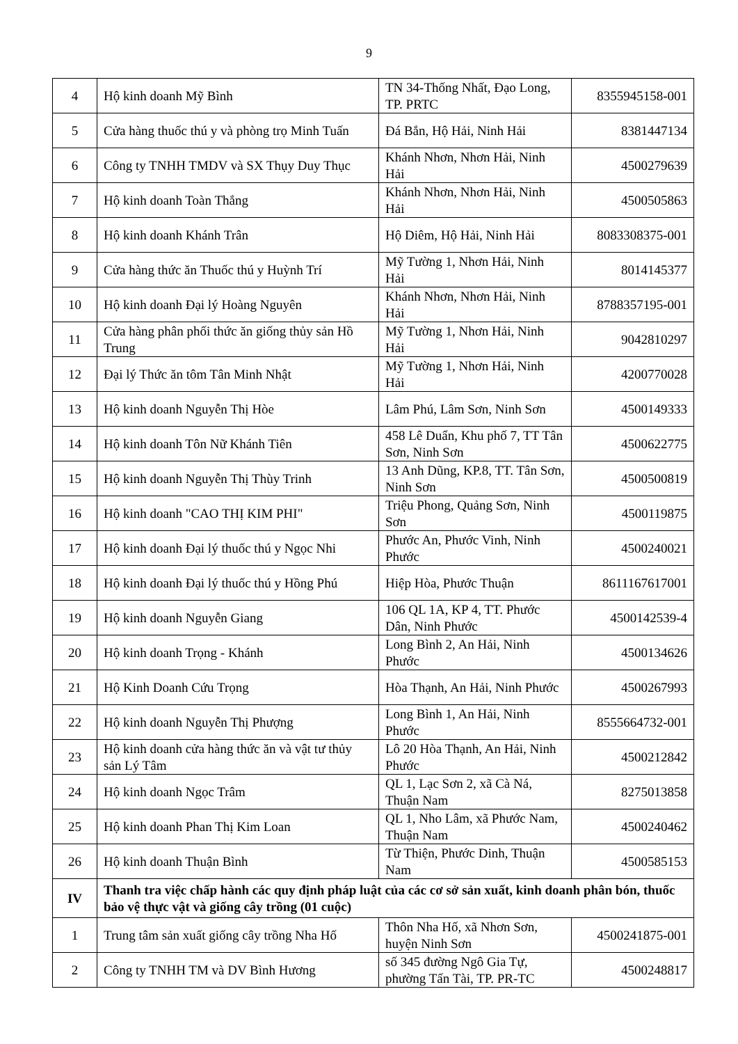9
| 4 | Hộ kinh doanh Mỹ Bình | TN 34-Thống Nhất, Đạo Long, TP. PRTC | 8355945158-001 |
| 5 | Cửa hàng thuốc thú y và phòng trọ Minh Tuấn | Đá Bắn, Hộ Hải, Ninh Hải | 8381447134 |
| 6 | Công ty TNHH TMDV và SX Thụy Duy Thục | Khánh Nhơn, Nhơn Hải, Ninh Hải | 4500279639 |
| 7 | Hộ kinh doanh Toàn Thắng | Khánh Nhơn, Nhơn Hải, Ninh Hải | 4500505863 |
| 8 | Hộ kinh doanh Khánh Trân | Hộ Diêm, Hộ Hải, Ninh Hải | 8083308375-001 |
| 9 | Cửa hàng thức ăn Thuốc thú y Huỳnh Trí | Mỹ Tường 1, Nhơn Hải, Ninh Hải | 8014145377 |
| 10 | Hộ kinh doanh Đại lý Hoàng Nguyên | Khánh Nhơn, Nhơn Hải, Ninh Hải | 8788357195-001 |
| 11 | Cửa hàng phân phối thức ăn giống thủy sản Hồ Trung | Mỹ Tường 1, Nhơn Hải, Ninh Hải | 9042810297 |
| 12 | Đại lý Thức ăn tôm Tân Minh Nhật | Mỹ Tường 1, Nhơn Hải, Ninh Hải | 4200770028 |
| 13 | Hộ kinh doanh Nguyễn Thị Hòe | Lâm Phú, Lâm Sơn, Ninh Sơn | 4500149333 |
| 14 | Hộ kinh doanh Tôn Nữ Khánh Tiên | 458 Lê Duẩn, Khu phố 7, TT Tân Sơn, Ninh Sơn | 4500622775 |
| 15 | Hộ kinh doanh Nguyễn Thị Thùy Trinh | 13 Anh Dũng, KP.8, TT. Tân Sơn, Ninh Sơn | 4500500819 |
| 16 | Hộ kinh doanh "CAO THỊ KIM PHI" | Triệu Phong, Quảng Sơn, Ninh Sơn | 4500119875 |
| 17 | Hộ kinh doanh Đại lý thuốc thú y Ngọc Nhi | Phước An, Phước Vinh, Ninh Phước | 4500240021 |
| 18 | Hộ kinh doanh Đại lý thuốc thú y Hồng Phú | Hiệp Hòa, Phước Thuận | 8611167617001 |
| 19 | Hộ kinh doanh Nguyễn Giang | 106 QL 1A, KP 4, TT. Phước Dân, Ninh Phước | 4500142539-4 |
| 20 | Hộ kinh doanh Trọng - Khánh | Long Bình 2, An Hải, Ninh Phước | 4500134626 |
| 21 | Hộ Kinh Doanh Cứu Trọng | Hòa Thạnh, An Hải, Ninh Phước | 4500267993 |
| 22 | Hộ kinh doanh Nguyễn Thị Phượng | Long Bình 1, An Hải, Ninh Phước | 8555664732-001 |
| 23 | Hộ kinh doanh cửa hàng thức ăn và vật tư thủy sản Lý Tâm | Lô 20 Hòa Thạnh, An Hải, Ninh Phước | 4500212842 |
| 24 | Hộ kinh doanh Ngọc Trâm | QL 1, Lạc Sơn 2, xã Cà Ná, Thuận Nam | 8275013858 |
| 25 | Hộ kinh doanh Phan Thị Kim Loan | QL 1, Nho Lâm, xã Phước Nam, Thuận Nam | 4500240462 |
| 26 | Hộ kinh doanh Thuận Bình | Từ Thiện, Phước Dinh, Thuận Nam | 4500585153 |
| IV | Thanh tra việc chấp hành các quy định pháp luật của các cơ sở sản xuất, kinh doanh phân bón, thuốc bảo vệ thực vật và giống cây trồng (01 cuộc) | | |
| 1 | Trung tâm sản xuất giống cây trồng Nha Hố | Thôn Nha Hố, xã Nhơn Sơn, huyện Ninh Sơn | 4500241875-001 |
| 2 | Công ty TNHH TM và DV Bình Hương | số 345 đường Ngô Gia Tự, phường Tấn Tài, TP. PR-TC | 4500248817 |